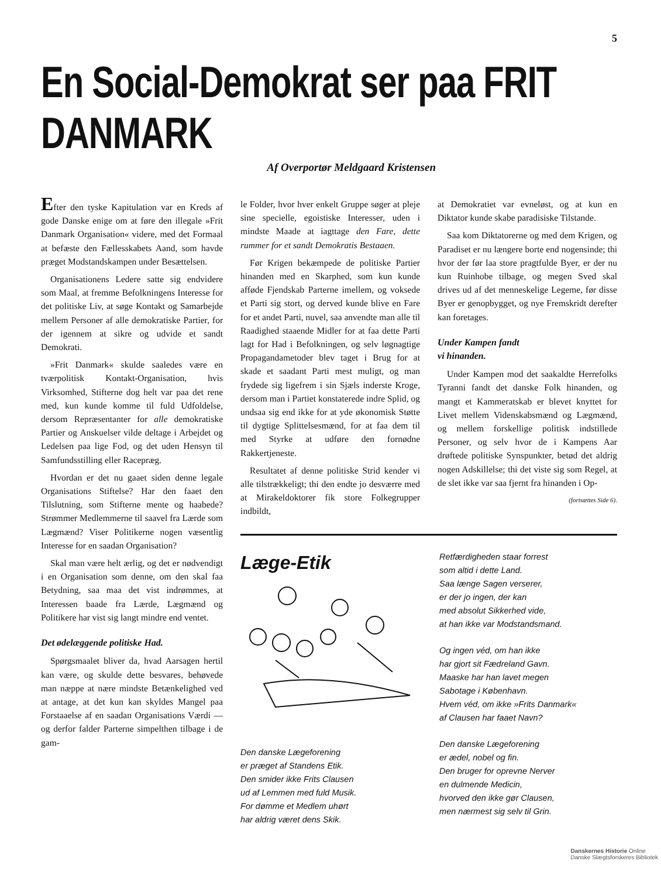5
En Social-Demokrat ser paa FRIT DANMARK
Af Overportør Meldgaard Kristensen
Efter den tyske Kapitulation var en Kreds af gode Danske enige om at føre den illegale »Frit Danmark Organisation« videre, med det Formaal at befæste den Fællesskabets Aand, som havde præget Modstandskampen under Besættelsen.
Organisationens Ledere satte sig endvidere som Maal, at fremme Befolkningens Interesse for det politiske Liv, at søge Kontakt og Samarbejde mellem Personer af alle demokratiske Partier, for der igennem at sikre og udvide et sandt Demokrati.
»Frit Danmark« skulde saaledes være en tværpolitisk Kontakt-Organisation, hvis Virksomhed, Stifterne dog helt var paa det rene med, kun kunde komme til fuld Udfoldelse, dersom Repræsentanter for alle demokratiske Partier og Anskuelser vilde deltage i Arbejdet og Ledelsen paa lige Fod, og det uden Hensyn til Samfundsstilling eller Racepræg.
Hvordan er det nu gaaet siden denne legale Organisations Stiftelse? Har den faaet den Tilslutning, som Stifterne mente og haabede? Strømmer Medlemmerne til saavel fra Lærde som Lægmænd? Viser Politikerne nogen væsentlig Interesse for en saadan Organisation?
Skal man være helt ærlig, og det er nødvendigt i en Organisation som denne, om den skal faa Betydning, saa maa det vist indrømmes, at Interessen baade fra Lærde, Lægmænd og Politikere har vist sig langt mindre end ventet.
Det ødelæggende politiske Had.
Spørgsmaalet bliver da, hvad Aarsagen hertil kan være, og skulde dette besvares, behøvede man næppe at nære mindste Betænkelighed ved at antage, at det kun kan skyldes Mangel paa Forstaaelse af en saadan Organisations Værdi — og derfor falder Parterne simpelthen tilbage i de gam-
le Folder, hvor hver enkelt Gruppe søger at pleje sine specielle, egoistiske Interesser, uden i mindste Maade at iagttage den Fare, dette rummer for et sandt Demokratis Bestaaen.
Før Krigen bekæmpede de politiske Partier hinanden med en Skarphed, som kun kunde afføde Fjendskab Parterne imellem, og voksede et Parti sig stort, og derved kunde blive en Fare for et andet Parti, nuvel, saa anvendte man alle til Raadighed staaende Midler for at faa dette Parti lagt for Had i Befolkningen, og selv løgnagtige Propagandametoder blev taget i Brug for at skade et saadant Parti mest muligt, og man frydede sig ligefrem i sin Sjæls inderste Kroge, dersom man i Partiet konstaterede indre Splid, og undsaa sig end ikke for at yde økonomisk Støtte til dygtige Splittelsesmænd, for at faa dem til med Styrke at udføre den fornødne Rakkertjeneste.
Resultatet af denne politiske Strid kender vi alle tilstrækkeligt; thi den endte jo desværre med at Mirakeldoktorer fik store Folkegrupper indbildt,
at Demokratiet var evneløst, og at kun en Diktator kunde skabe paradisiske Tilstande.
Saa kom Diktatorerne og med dem Krigen, og Paradiset er nu længere borte end nogensinde; thi hvor der før laa store pragtfulde Byer, er der nu kun Ruinhobe tilbage, og megen Sved skal drives ud af det menneskelige Legeme, før disse Byer er genopbygget, og nye Fremskridt derefter kan foretages.
Under Kampen fandt
vi hinanden.
Under Kampen mod det saakaldte Herrefolks Tyranni fandt det danske Folk hinanden, og mangt et Kammeratskab er blevet knyttet for Livet mellem Videnskabsmænd og Lægmænd, og mellem forskellige politisk indstillede Personer, og selv hvor de i Kampens Aar drøftede politiske Synspunkter, betød det aldrig nogen Adskillelse; thi det viste sig som Regel, at de slet ikke var saa fjernt fra hinanden i Op-
(fortsættes Side 6).
Læge-Etik
Den danske Lægeforening
er præget af Standens Etik.
Den smider ikke Frits Clausen
ud af Lemmen med fuld Musik.
For dømme et Medlem uhørt
har aldrig været dens Skik.
Retfærdigheden staar forrest
som altid i dette Land.
Saa længe Sagen verserer,
er der jo ingen, der kan
med absolut Sikkerhed vide,
at han ikke var Modstandsmand.
Og ingen véd, om han ikke
har gjort sit Fædreland Gavn.
Maaske har han lavet megen
Sabotage i København.
Hvem véd, om ikke »Frits Danmark«
af Clausen har faaet Navn?
Den danske Lægeforening
er ædel, nobel og fin.
Den bruger for oprevne Nerver
en dulmende Medicin,
hvorved den ikke gør Clausen,
men nærmest sig selv til Grin.
Danskernes Historie Online
Danske Slægtsforskeres Bibliotek